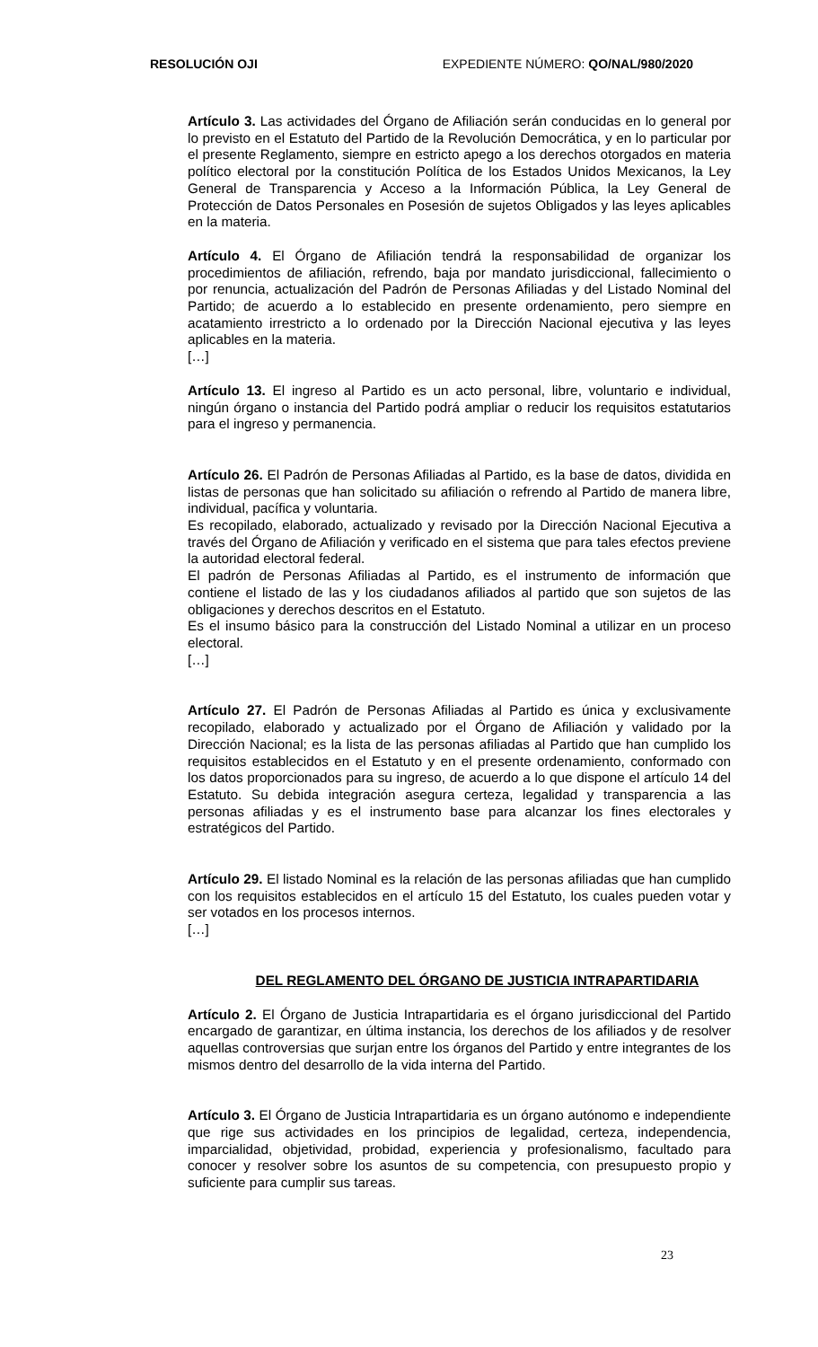RESOLUCIÓN OJI EXPEDIENTE NÚMERO: QO/NAL/980/2020
Artículo 3. Las actividades del Órgano de Afiliación serán conducidas en lo general por lo previsto en el Estatuto del Partido de la Revolución Democrática, y en lo particular por el presente Reglamento, siempre en estricto apego a los derechos otorgados en materia político electoral por la constitución Política de los Estados Unidos Mexicanos, la Ley General de Transparencia y Acceso a la Información Pública, la Ley General de Protección de Datos Personales en Posesión de sujetos Obligados y las leyes aplicables en la materia.
Artículo 4. El Órgano de Afiliación tendrá la responsabilidad de organizar los procedimientos de afiliación, refrendo, baja por mandato jurisdiccional, fallecimiento o por renuncia, actualización del Padrón de Personas Afiliadas y del Listado Nominal del Partido; de acuerdo a lo establecido en presente ordenamiento, pero siempre en acatamiento irrestricto a lo ordenado por la Dirección Nacional ejecutiva y las leyes aplicables en la materia.
[…]
Artículo 13. El ingreso al Partido es un acto personal, libre, voluntario e individual, ningún órgano o instancia del Partido podrá ampliar o reducir los requisitos estatutarios para el ingreso y permanencia.
Artículo 26. El Padrón de Personas Afiliadas al Partido, es la base de datos, dividida en listas de personas que han solicitado su afiliación o refrendo al Partido de manera libre, individual, pacífica y voluntaria.
Es recopilado, elaborado, actualizado y revisado por la Dirección Nacional Ejecutiva a través del Órgano de Afiliación y verificado en el sistema que para tales efectos previene la autoridad electoral federal.
El padrón de Personas Afiliadas al Partido, es el instrumento de información que contiene el listado de las y los ciudadanos afiliados al partido que son sujetos de las obligaciones y derechos descritos en el Estatuto.
Es el insumo básico para la construcción del Listado Nominal a utilizar en un proceso electoral.
[…]
Artículo 27. El Padrón de Personas Afiliadas al Partido es única y exclusivamente recopilado, elaborado y actualizado por el Órgano de Afiliación y validado por la Dirección Nacional; es la lista de las personas afiliadas al Partido que han cumplido los requisitos establecidos en el Estatuto y en el presente ordenamiento, conformado con los datos proporcionados para su ingreso, de acuerdo a lo que dispone el artículo 14 del Estatuto. Su debida integración asegura certeza, legalidad y transparencia a las personas afiliadas y es el instrumento base para alcanzar los fines electorales y estratégicos del Partido.
Artículo 29. El listado Nominal es la relación de las personas afiliadas que han cumplido con los requisitos establecidos en el artículo 15 del Estatuto, los cuales pueden votar y ser votados en los procesos internos.
[…]
DEL REGLAMENTO DEL ÓRGANO DE JUSTICIA INTRAPARTIDARIA
Artículo 2. El Órgano de Justicia Intrapartidaria es el órgano jurisdiccional del Partido encargado de garantizar, en última instancia, los derechos de los afiliados y de resolver aquellas controversias que surjan entre los órganos del Partido y entre integrantes de los mismos dentro del desarrollo de la vida interna del Partido.
Artículo 3. El Órgano de Justicia Intrapartidaria es un órgano autónomo e independiente que rige sus actividades en los principios de legalidad, certeza, independencia, imparcialidad, objetividad, probidad, experiencia y profesionalismo, facultado para conocer y resolver sobre los asuntos de su competencia, con presupuesto propio y suficiente para cumplir sus tareas.
23